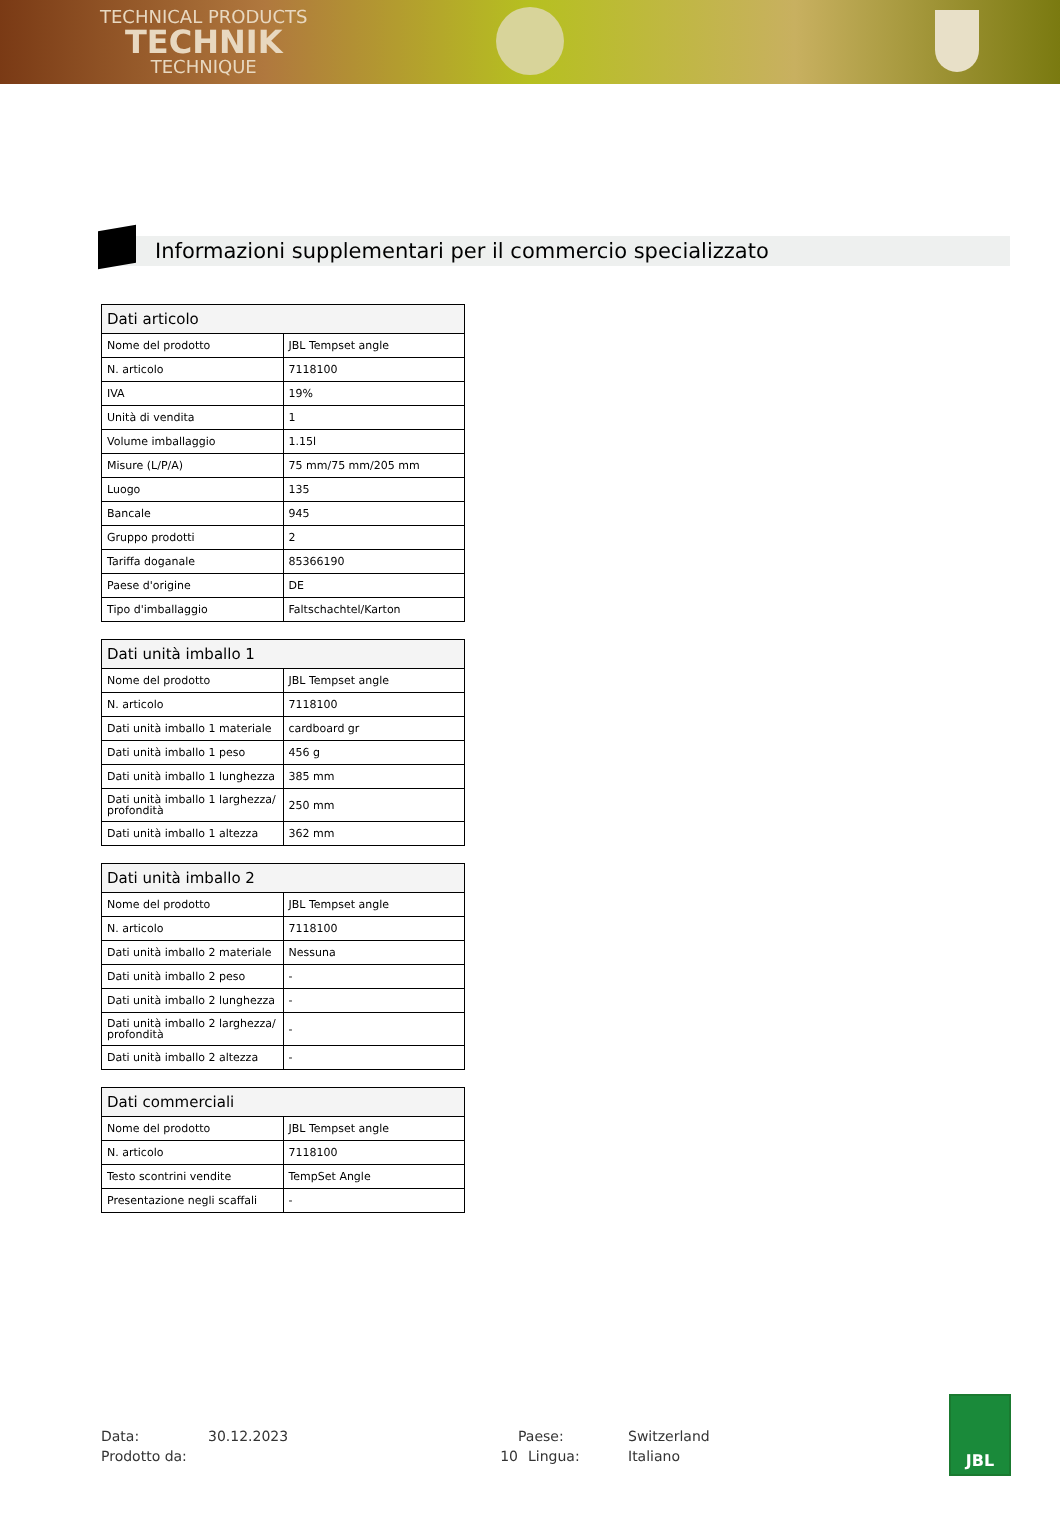TECHNICAL PRODUCTS
TECHNIK
TECHNIQUE
Informazioni supplementari per il commercio specializzato
| Dati articolo | |
| --- | --- |
| Nome del prodotto | JBL Tempset angle |
| N. articolo | 7118100 |
| IVA | 19% |
| Unità di vendita | 1 |
| Volume imballaggio | 1.15l |
| Misure (L/P/A) | 75 mm/75 mm/205 mm |
| Luogo | 135 |
| Bancale | 945 |
| Gruppo prodotti | 2 |
| Tariffa doganale | 85366190 |
| Paese d'origine | DE |
| Tipo d'imballaggio | Faltschachtel/Karton |
| Dati unità imballo 1 | |
| --- | --- |
| Nome del prodotto | JBL Tempset angle |
| N. articolo | 7118100 |
| Dati unità imballo 1 materiale | cardboard gr |
| Dati unità imballo 1 peso | 456 g |
| Dati unità imballo 1 lunghezza | 385 mm |
| Dati unità imballo 1 larghezza/ profondità | 250 mm |
| Dati unità imballo 1 altezza | 362 mm |
| Dati unità imballo 2 | |
| --- | --- |
| Nome del prodotto | JBL Tempset angle |
| N. articolo | 7118100 |
| Dati unità imballo 2 materiale | Nessuna |
| Dati unità imballo 2 peso | - |
| Dati unità imballo 2 lunghezza | - |
| Dati unità imballo 2 larghezza/ profondità | - |
| Dati unità imballo 2 altezza | - |
| Dati commerciali | |
| --- | --- |
| Nome del prodotto | JBL Tempset angle |
| N. articolo | 7118100 |
| Testo scontrini vendite | TempSet Angle |
| Presentazione negli scaffali | - |
Data: 30.12.2023 Paese: Switzerland Prodotto da: 10 Lingua: Italiano
JBL